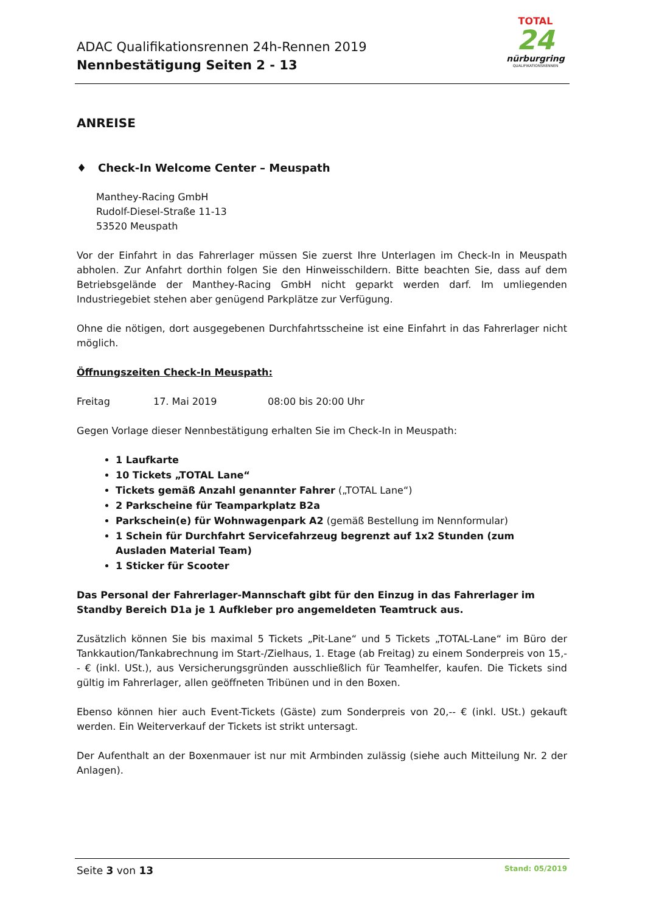ADAC Qualifikationsrennen 24h-Rennen 2019
Nennbestätigung Seiten 2 - 13
TOTAL
24
nürburgring
QUALIFIKATIONSRENNEN
ANREISE
♦ Check-In Welcome Center – Meuspath
Manthey-Racing GmbH
Rudolf-Diesel-Straße 11-13
53520 Meuspath
Vor der Einfahrt in das Fahrerlager müssen Sie zuerst Ihre Unterlagen im Check-In in Meuspath abholen. Zur Anfahrt dorthin folgen Sie den Hinweisschildern. Bitte beachten Sie, dass auf dem Betriebsgelände der Manthey-Racing GmbH nicht geparkt werden darf. Im umliegenden Industriegebiet stehen aber genügend Parkplätze zur Verfügung.
Ohne die nötigen, dort ausgegebenen Durchfahrtsscheine ist eine Einfahrt in das Fahrerlager nicht möglich.
Öffnungszeiten Check-In Meuspath:
Freitag 17. Mai 2019 08:00 bis 20:00 Uhr
Gegen Vorlage dieser Nennbestätigung erhalten Sie im Check-In in Meuspath:
1 Laufkarte
10 Tickets „TOTAL Lane“
Tickets gemäß Anzahl genannter Fahrer („TOTAL Lane“)
2 Parkscheine für Teamparkplatz B2a
Parkschein(e) für Wohnwagenpark A2 (gemäß Bestellung im Nennformular)
1 Schein für Durchfahrt Servicefahrzeug begrenzt auf 1x2 Stunden (zum Ausladen Material Team)
1 Sticker für Scooter
Das Personal der Fahrerlager-Mannschaft gibt für den Einzug in das Fahrerlager im Standby Bereich D1a je 1 Aufkleber pro angemeldeten Teamtruck aus.
Zusätzlich können Sie bis maximal 5 Tickets „Pit-Lane“ und 5 Tickets „TOTAL-Lane“ im Büro der Tankkaution/Tankabrechnung im Start-/Zielhaus, 1. Etage (ab Freitag) zu einem Sonderpreis von 15,-- € (inkl. USt.), aus Versicherungsgründen ausschließlich für Teamhelfer, kaufen. Die Tickets sind gültig im Fahrerlager, allen geöffneten Tribünen und in den Boxen.
Ebenso können hier auch Event-Tickets (Gäste) zum Sonderpreis von 20,-- € (inkl. USt.) gekauft werden. Ein Weiterverkauf der Tickets ist strikt untersagt.
Der Aufenthalt an der Boxenmauer ist nur mit Armbinden zulässig (siehe auch Mitteilung Nr. 2 der Anlagen).
Seite 3 von 13 Stand: 05/2019